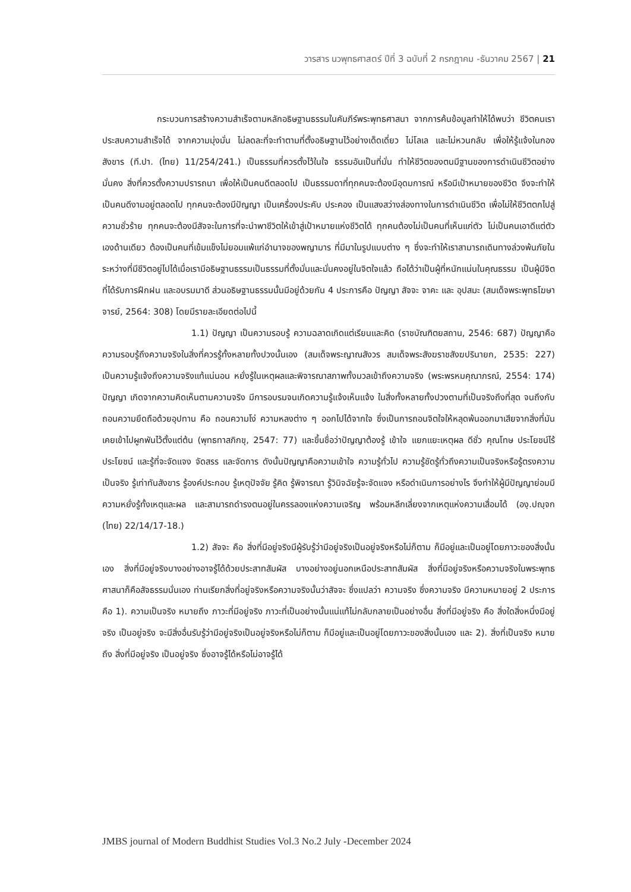วารสาร นวพุทธศาสตร์ ปีที่ 3 ฉบับที่ 2 กรกฎาคม -ธันวาคม 2567 | 21
กระบวนการสร้างความสำเร็จตามหลักอธิษฐานธรรมในคัมภีร์พระพุทธศาสนา จากการค้นข้อมูลทำให้ได้พบว่า ชีวิตคนเราประสบความสำเร็จได้ จากความมุ่งมั่น ไม่ลดละที่จะทำตามที่ตั้งอธิษฐานไว้อย่างเด็ดเดี่ยว ไม่โลเล และไม่หวนกลับ เพื่อให้รู้แจ้งในกองสังขาร (ที.ปา. (ไทย) 11/254/241.) เป็นธรรมที่ควรตั้งไว้ในใจ ธรรมอันเป็นที่มั่น ทำให้ชีวิตของตนมีฐานของการดำเนินชีวิตอย่างมั่นคง สิ่งที่ควรตั้งความปรารถนา เพื่อให้เป็นคนดีตลอดไป เป็นธรรมดาที่ทุกคนจะต้องมีอุดมการณ์ หรือมีเป้าหมายของชีวิต จึงจะทำให้เป็นคนดีงามอยู่ตลอดไป ทุกคนจะต้องมีปัญญา เป็นเครื่องประคับ ประคอง เป็นแสงสว่างส่องทางในการดำเนินชีวิต เพื่อไม่ให้ชีวิตตกไปสู่ความชั่วร้าย ทุกคนจะต้องมีสัจจะในการที่จะนำพาชีวิตให้เข้าสู่เป้าหมายแห่งชีวิตได้ ทุกคนต้องไม่เป็นคนที่เห็นแก่ตัว ไม่เป็นคนเอาดีแต่ตัวเองด้านเดียว ต้องเป็นคนที่เข้มแข็งไม่ยอมแพ้แก่อำนาจของพญามาร ที่มีมาในรูปแบบต่าง ๆ ซึ่งจะทำให้เราสามารถเดินทางล่วงพ้นภัยในระหว่างที่มีชีวิตอยู่ไปได้เมื่อเรามีอธิษฐานธรรมเป็นธรรมที่ตั้งมั่นและมั่นคงอยู่ในจิตใจแล้ว ถือได้ว่าเป็นผู้ที่หนักแน่นในคุณธรรม เป็นผู้มีจิตที่ได้รับการฝึกฝน และอบรมมาดี ส่วนอธิษฐานธรรมนั้นมีอยู่ด้วยกัน 4 ประการคือ ปัญญา สัจจะ จาคะ และ อุปสมะ (สมเด็จพระพุทธโฆษาจารย์, 2564: 308) โดยมีรายละเอียดต่อไปนี้
1.1) ปัญญา เป็นความรอบรู้ ความฉลาดเกิดแต่เรียนและคิด (ราชบัณฑิตยสถาน, 2546: 687) ปัญญาคือ ความรอบรู้ถึงความจริงในสิ่งที่ควรรู้ทั้งหลายทั้งปวงนั้นเอง (สมเด็จพระญาณสังวร สมเด็จพระสังฆราชสังฆปรินายก, 2535: 227) เป็นความรู้แจ้งถึงความจริงแท้แน่นอน หยั่งรู้ในเหตุผลและพิจารณาสภาพทั้งมวลเข้าถึงความจริง (พระพรหมคุณาภรณ์, 2554: 174) ปัญญา เกิดจากความคิดเห็นตามความจริง มีการอบรมจนเกิดความรู้แจ้งเห็นแจ้ง ในสิ่งทั้งหลายทั้งปวงตามที่เป็นจริงถึงที่สุด จนถึงกับถอนความยึดถือด้วยอุปทาน คือ ถอนความโง่ ความหลงต่าง ๆ ออกไปได้จากใจ ซึ่งเป็นการถอนจิตใจให้หลุดพ้นออกมาเสียจากสิ่งที่มันเคยเข้าไปผูกพันไว้ตั้งแต่ต้น (พุทธทาสภิกขุ, 2547: 77) และขึ้นชื่อว่าปัญญาต้องรู้ เข้าใจ แยกแยะเหตุผล ดีชั่ว คุณโทษ ประโยชน์ไร้ประโยชน์ และรู้ที่จะจัดแจง จัดสรร และจัดการ ดังนั้นปัญญาคือความเข้าใจ ความรู้ทั่วไป ความรู้ชัดรู้ทั่วถึงความเป็นจริงหรือรู้ตรงความเป็นจริง รู้เท่าทันสังขาร รู้องค์ประกอบ รู้เหตุปัจจัย รู้คิด รู้พิจารณา รู้วินิจฉัยรู้จะจัดแจง หรือดำเนินการอย่างไร จึงทำให้ผู้มีปัญญาย่อมมีความหยั่งรู้ทั้งเหตุและผล และสามารถดำรงตนอยู่ในครรลองแห่งความเจริญ พร้อมหลีกเลี่ยงจากเหตุแห่งความเสื่อมได้ (องฺ.ปญฺจก (ไทย) 22/14/17-18.)
1.2) สัจจะ คือ สิ่งที่มีอยู่จริงมีผู้รับรู้ว่ามีอยู่จริงเป็นอยู่จริงหรือไม่ก็ตาม ก็มีอยู่และเป็นอยู่โดยภาวะของสิ่งนั้นเอง สิ่งที่มีอยู่จริงบางอย่างอาจรู้ได้ด้วยประสาทสัมผัส บางอย่างอยู่นอกเหนือประสาทสัมผัส สิ่งที่มีอยู่จริงหรือความจริงในพระพุทธศาสนาก็คือสัจธรรมนั่นเอง ท่านเรียกสิ่งที่อยู่จริงหรือความจริงนั้นว่าสัจจะ ซึ่งแปลว่า ความจริง ซึ่งความจริง มีความหมายอยู่ 2 ประการ คือ 1). ความเป็นจริง หมายถึง ภาวะที่มีอยู่จริง ภาวะที่เป็นอย่างนั้นแน่แท้ไม่กลับกลายเป็นอย่างอื่น สิ่งที่มีอยู่จริง คือ สิ่งใดสิ่งหนึ่งมีอยู่จริง เป็นอยู่จริง จะมีสิ่งอื่นรับรู้ว่ามีอยู่จริงเป็นอยู่จริงหรือไม่ก็ตาม ก็มีอยู่และเป็นอยู่โดยภาวะของสิ่งนั้นเอง และ 2). สิ่งที่เป็นจริง หมายถึง สิ่งที่มีอยู่จริง เป็นอยู่จริง ซึ่งอาจรู้ได้หรือไม่อาจรู้ได้
JMBS journal of Modern Buddhist Studies Vol.3 No.2 July -December 2024